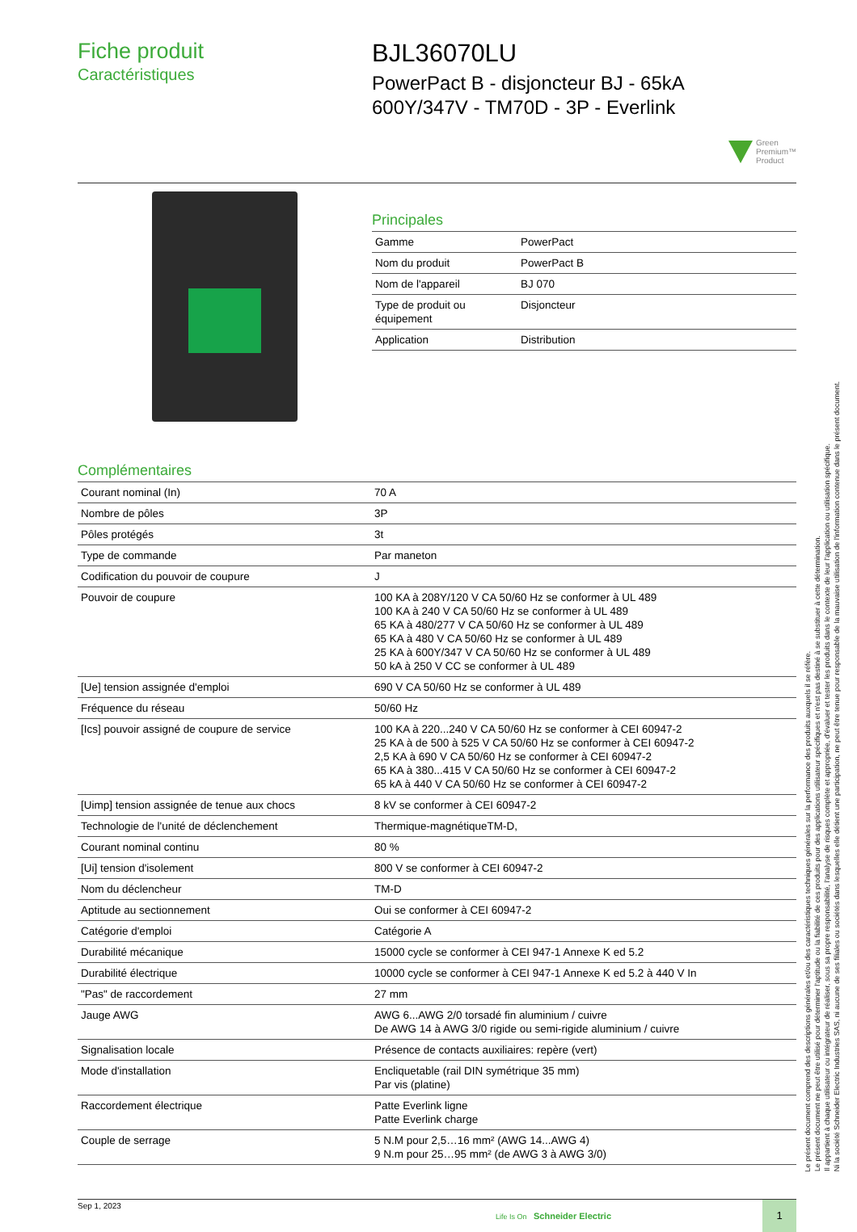Fiche produit
Caractéristiques
BJL36070LU
PowerPact B - disjoncteur BJ - 65kA
600Y/347V - TM70D - 3P - Everlink
Green
Premium™
Product
Principales
| Gamme | PowerPact |
| Nom du produit | PowerPact B |
| Nom de l'appareil | BJ 070 |
| Type de produit ou équipement | Disjoncteur |
| Application | Distribution |
Complémentaires
| Courant nominal (In) | 70 A |
| Nombre de pôles | 3P |
| Pôles protégés | 3t |
| Type de commande | Par maneton |
| Codification du pouvoir de coupure | J |
| Pouvoir de coupure | 100 KA à 208Y/120 V CA 50/60 Hz se conformer à UL 489 100 KA à 240 V CA 50/60 Hz se conformer à UL 489 65 KA à 480/277 V CA 50/60 Hz se conformer à UL 489 65 KA à 480 V CA 50/60 Hz se conformer à UL 489 25 KA à 600Y/347 V CA 50/60 Hz se conformer à UL 489 50 kA à 250 V CC se conformer à UL 489 |
| [Ue] tension assignée d'emploi | 690 V CA 50/60 Hz se conformer à UL 489 |
| Fréquence du réseau | 50/60 Hz |
| [Ics] pouvoir assigné de coupure de service | 100 KA à 220...240 V CA 50/60 Hz se conformer à CEI 60947-2 25 KA à de 500 à 525 V CA 50/60 Hz se conformer à CEI 60947-2 2,5 KA à 690 V CA 50/60 Hz se conformer à CEI 60947-2 65 KA à 380...415 V CA 50/60 Hz se conformer à CEI 60947-2 65 kA à 440 V CA 50/60 Hz se conformer à CEI 60947-2 |
| [Uimp] tension assignée de tenue aux chocs | 8 kV se conformer à CEI 60947-2 |
| Technologie de l'unité de déclenchement | Thermique-magnétiqueTM-D, |
| Courant nominal continu | 80 % |
| [Ui] tension d'isolement | 800 V se conformer à CEI 60947-2 |
| Nom du déclencheur | TM-D |
| Aptitude au sectionnement | Oui se conformer à CEI 60947-2 |
| Catégorie d'emploi | Catégorie A |
| Durabilité mécanique | 15000 cycle se conformer à CEI 947-1 Annexe K ed 5.2 |
| Durabilité électrique | 10000 cycle se conformer à CEI 947-1 Annexe K ed 5.2 à 440 V In |
| "Pas" de raccordement | 27 mm |
| Jauge AWG | AWG 6...AWG 2/0 torsadé fin aluminium / cuivre De AWG 14 à AWG 3/0 rigide ou semi-rigide aluminium / cuivre |
| Signalisation locale | Présence de contacts auxiliaires: repère (vert) |
| Mode d'installation | Encliquetable (rail DIN symétrique 35 mm) Par vis (platine) |
| Raccordement électrique | Patte Everlink ligne Patte Everlink charge |
| Couple de serrage | 5 N.M pour 2,5…16 mm² (AWG 14...AWG 4) 9 N.m pour 25…95 mm² (de AWG 3 à AWG 3/0) |
Sep 1, 2023
Life Is On Schneider Electric
1
Le présent document comprend des descriptions générales et/ou des caractéristiques techniques générales sur la performance des produits auxquels il se réfère.
Le présent document ne peut être utilisé pour déterminer l'aptitude ou la fiabilité de ces produits pour des applications utilisateur spécifiques et n'est pas destiné à se substituer à cette détermination.
Il appartient à chaque utilisateur ou intégrateur de réaliser, sous sa propre responsabilité, l'analyse de risques complète et appropriée, d'évaluer et tester les produits dans le contexte de leur l'application ou utilisation spécifique.
Ni la société Schneider Electric Industries SAS, ni aucune de ses filiales ou sociétés dans lesquelles elle détient une participation, ne peut être tenue pour responsable de la mauvaise utilisation de l'information contenue dans le présent document.